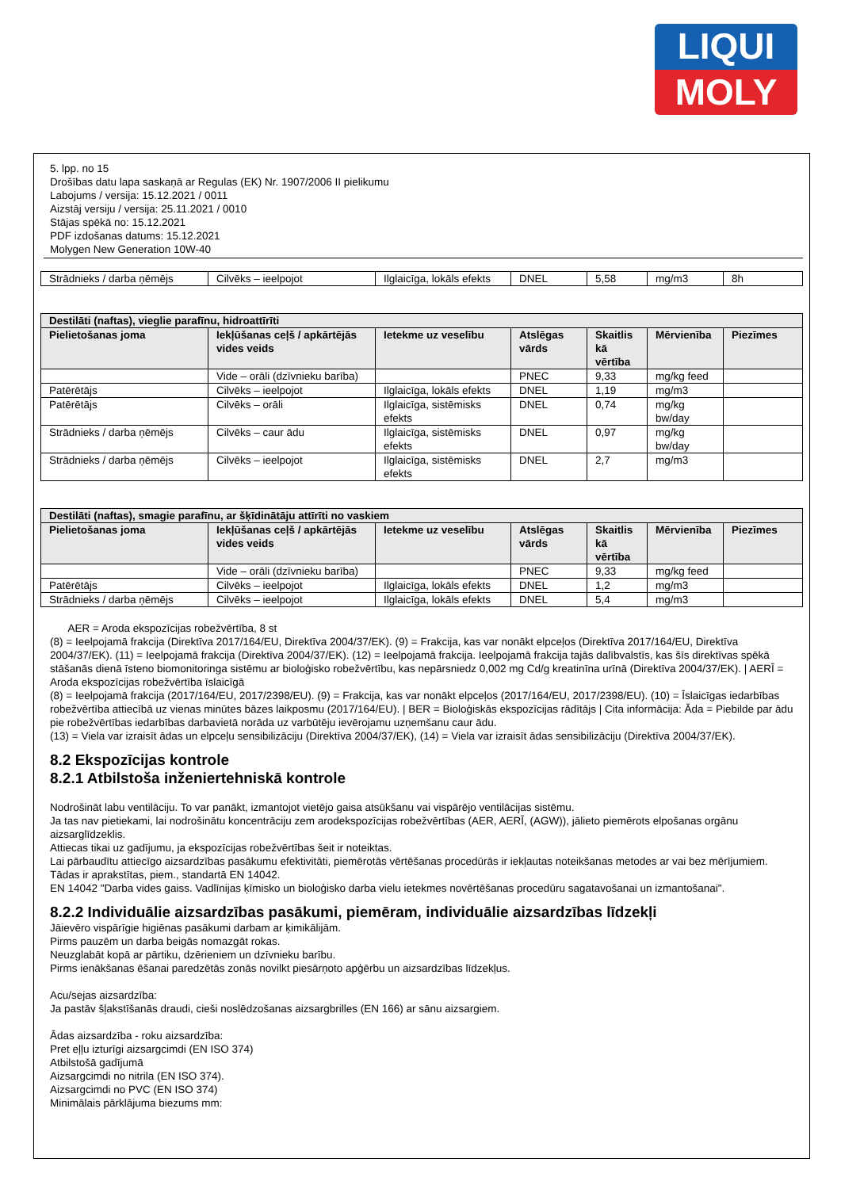LIQUI
MOLY
5. lpp. no 15
Drošības datu lapa saskaņā ar Regulas (EK) Nr. 1907/2006 II pielikumu
Labojums / versija: 15.12.2021 / 0011
Aizstāj versiju / versija: 25.11.2021 / 0010
Stājas spēkā no: 15.12.2021
PDF izdošanas datums: 15.12.2021
Molygen New Generation 10W-40
| Strādnieks / darba ņēmējs | Cilvēks – ieelpojot | Ilglaicīga, lokāls efekts | DNEL | 5,58 | mg/m3 | 8h |
| Destilāti (naftas), vieglie parafīnu, hidroattīrīti | | | | | | |
| --- | --- | --- | --- | --- | --- | --- |
| Pielietošanas joma | Iekļūšanas ceļš / apkārtējās vides veids | Ietekme uz veselību | Atslēgas vārds | Skaitlis kā vērtība | Mērvienība | Piezīmes |
| | Vide – orāli (dzīvnieku barība) | | PNEC | 9,33 | mg/kg feed | |
| Patērētājs | Cilvēks – ieelpojot | Ilglaicīga, lokāls efekts | DNEL | 1,19 | mg/m3 | |
| Patērētājs | Cilvēks – orāli | Ilglaicīga, sistēmisks efekts | DNEL | 0,74 | mg/kg bw/day | |
| Strādnieks / darba ņēmējs | Cilvēks – caur ādu | Ilglaicīga, sistēmisks efekts | DNEL | 0,97 | mg/kg bw/day | |
| Strādnieks / darba ņēmējs | Cilvēks – ieelpojot | Ilglaicīga, sistēmisks efekts | DNEL | 2,7 | mg/m3 | |
| Destilāti (naftas), smagie parafīnu, ar šķīdinātāju attīrīti no vaskiem | | | | | | |
| --- | --- | --- | --- | --- | --- | --- |
| Pielietošanas joma | Iekļūšanas ceļš / apkārtējās vides veids | Ietekme uz veselību | Atslēgas vārds | Skaitlis kā vērtība | Mērvienība | Piezīmes |
| | Vide – orāli (dzīvnieku barība) | | PNEC | 9,33 | mg/kg feed | |
| Patērētājs | Cilvēks – ieelpojot | Ilglaicīga, lokāls efekts | DNEL | 1,2 | mg/m3 | |
| Strādnieks / darba ņēmējs | Cilvēks – ieelpojot | Ilglaicīga, lokāls efekts | DNEL | 5,4 | mg/m3 | |
AER = Aroda ekspozīcijas robežvērtība, 8 st
(8) = Ieelpojamā frakcija (Direktīva 2017/164/EU, Direktīva 2004/37/EK). (9) = Frakcija, kas var nonākt elpceļos (Direktīva 2017/164/EU, Direktīva 2004/37/EK). (11) = Ieelpojamā frakcija (Direktīva 2004/37/EK). (12) = Ieelpojamā frakcija. Ieelpojamā frakcija tajās dalībvalstīs, kas šīs direktīvas spēkā stāšanās dienā īsteno biomonitoringa sistēmu ar bioloģisko robežvērtību, kas nepārsniedz 0,002 mg Cd/g kreatinīna urīnā (Direktīva 2004/37/EK). | AERĪ = Aroda ekspozīcijas robežvērtība īslaicīgā
(8) = Ieelpojamā frakcija (2017/164/EU, 2017/2398/EU). (9) = Frakcija, kas var nonākt elpceļos (2017/164/EU, 2017/2398/EU). (10) = Īslaicīgas iedarbības robežvērtība attiecībā uz vienas minūtes bāzes laikposmu (2017/164/EU). | BER = Bioloģiskās ekspozīcijas rādītājs | Cita informācija: Āda = Piebilde par ādu pie robežvērtības iedarbības darbavietā norāda uz varbūtēju ievērojamu uzņemšanu caur ādu.
(13) = Viela var izraisīt ādas un elpceļu sensibilizāciju (Direktīva 2004/37/EK), (14) = Viela var izraisīt ādas sensibilizāciju (Direktīva 2004/37/EK).
8.2 Ekspozīcijas kontrole
8.2.1 Atbilstoša inženiertehniskā kontrole
Nodrošināt labu ventilāciju. To var panākt, izmantojot vietējo gaisa atsūkšanu vai vispārējo ventilācijas sistēmu.
Ja tas nav pietiekami, lai nodrošinātu koncentrāciju zem arodekspozīcijas robežvērtības (AER, AERĪ, (AGW)), jālieto piemērots elpošanas orgānu aizsarglīdzeklis.
Attiecas tikai uz gadījumu, ja ekspozīcijas robežvērtības šeit ir noteiktas.
Lai pārbaudītu attiecīgo aizsardzības pasākumu efektivitāti, piemērotās vērtēšanas procedūrās ir iekļautas noteikšanas metodes ar vai bez mērījumiem.
Tādas ir aprakstītas, piem., standartā EN 14042.
EN 14042 "Darba vides gaiss. Vadlīnijas ķīmisko un bioloģisko darba vielu ietekmes novērtēšanas procedūru sagatavošanai un izmantošanai".
8.2.2 Individuālie aizsardzības pasākumi, piemēram, individuālie aizsardzības līdzekļi
Jāievēro vispārīgie higiēnas pasākumi darbam ar ķimikālijām.
Pirms pauzēm un darba beigās nomazgāt rokas.
Neuzglabāt kopā ar pārtiku, dzērieniem un dzīvnieku barību.
Pirms ienākšanas ēšanai paredzētās zonās novilkt piesārņoto apģērbu un aizsardzības līdzekļus.
Acu/sejas aizsardzība:
Ja pastāv šļakstīšanās draudi, cieši noslēdzošanas aizsargbrilles (EN 166) ar sānu aizsargiem.
Ādas aizsardzība - roku aizsardzība:
Pret eļļu izturīgi aizsargcimdi (EN ISO 374)
Atbilstošā gadījumā
Aizsargcimdi no nitrila (EN ISO 374).
Aizsargcimdi no PVC (EN ISO 374)
Minimālais pārklājuma biezums mm: